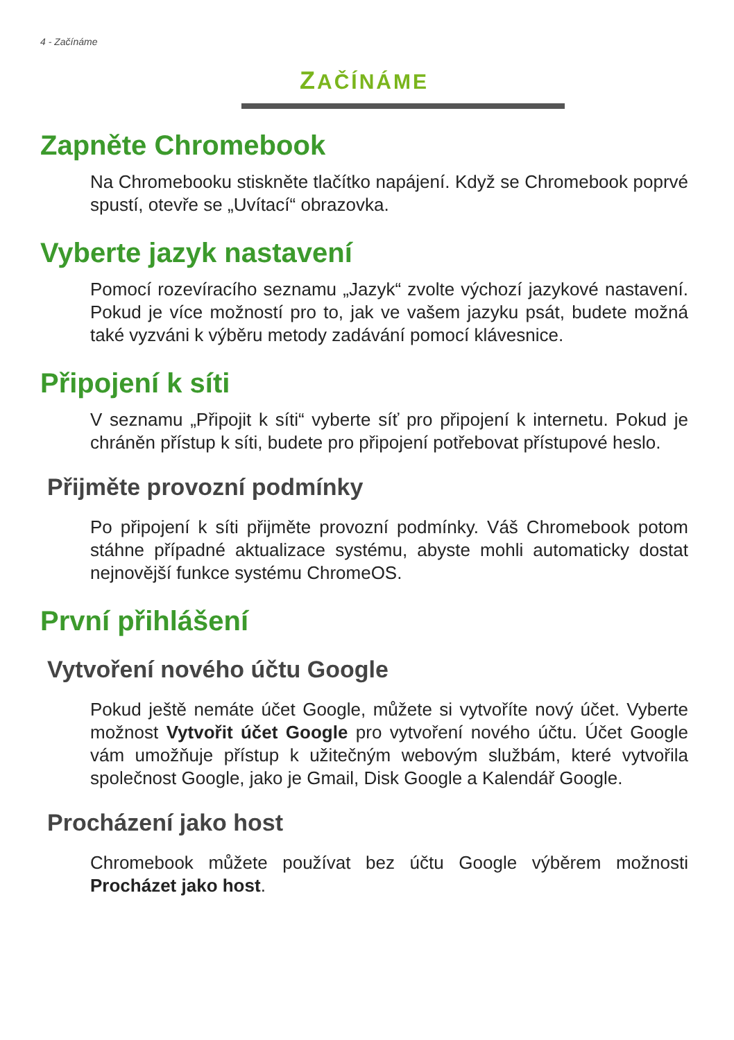4 - Začínáme
ZAČÍNÁME
Zapněte Chromebook
Na Chromebooku stiskněte tlačítko napájení. Když se Chromebook poprvé spustí, otevře se „Uvítací“ obrazovka.
Vyberte jazyk nastavení
Pomocí rozevíracího seznamu „Jazyk“ zvolte výchozí jazykové nastavení. Pokud je více možností pro to, jak ve vašem jazyku psát, budete možná také vyzváni k výběru metody zadávání pomocí klávesnice.
Připojení k síti
V seznamu „Připojit k síti“ vyberte síť pro připojení k internetu. Pokud je chráněn přístup k síti, budete pro připojení potřebovat přístupové heslo.
Přijměte provozní podmínky
Po připojení k síti přijměte provozní podmínky. Váš Chromebook potom stáhne případné aktualizace systému, abyste mohli automaticky dostat nejnovější funkce systému ChromeOS.
První přihlášení
Vytvoření nového účtu Google
Pokud ještě nemáte účet Google, můžete si vytvoříte nový účet. Vyberte možnost Vytvořit účet Google pro vytvoření nového účtu. Účet Google vám umožňuje přístup k užitečným webovým službám, které vytvořila společnost Google, jako je Gmail, Disk Google a Kalendář Google.
Procházení jako host
Chromebook můžete používat bez účtu Google výběrem možnosti Procházet jako host.